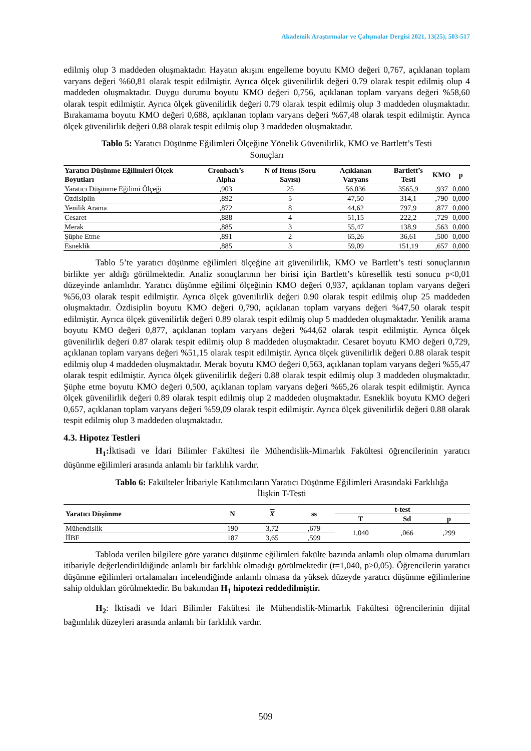Akademik Araştırmalar ve Çalışmalar Dergisi 2021, 13(25), 503-517
edilmiş olup 3 maddeden oluşmaktadır. Hayatın akışını engelleme boyutu KMO değeri 0,767, açıklanan toplam varyans değeri %60,81 olarak tespit edilmiştir. Ayrıca ölçek güvenilirlik değeri 0.79 olarak tespit edilmiş olup 4 maddeden oluşmaktadır. Duygu durumu boyutu KMO değeri 0,756, açıklanan toplam varyans değeri %58,60 olarak tespit edilmiştir. Ayrıca ölçek güvenilirlik değeri 0.79 olarak tespit edilmiş olup 3 maddeden oluşmaktadır. Bırakamama boyutu KMO değeri 0,688, açıklanan toplam varyans değeri %67,48 olarak tespit edilmiştir. Ayrıca ölçek güvenilirlik değeri 0.88 olarak tespit edilmiş olup 3 maddeden oluşmaktadır.
Tablo 5: Yaratıcı Düşünme Eğilimleri Ölçeğine Yönelik Güvenilirlik, KMO ve Bartlett’s Testi Sonuçları
| Yaratıcı Düşünme Eğilimleri Ölçek Boyutları | Cronbach’s Alpha | N of Items (Soru Sayısı) | Açıklanan Varyans | Bartlett’s Testi | KMO | p |
| --- | --- | --- | --- | --- | --- | --- |
| Yaratıcı Düşünme Eğilimi Ölçeği | ,903 | 25 | 56,036 | 3565,9 | ,937 | 0,000 |
| Özdisiplin | ,892 | 5 | 47,50 | 314,1 | ,790 | 0,000 |
| Yenilik Arama | ,872 | 8 | 44,62 | 797,9 | ,877 | 0,000 |
| Cesaret | ,888 | 4 | 51,15 | 222,2 | ,729 | 0,000 |
| Merak | ,885 | 3 | 55,47 | 138,9 | ,563 | 0,000 |
| Şüphe Etme | ,891 | 2 | 65,26 | 36,61 | ,500 | 0,000 |
| Esneklik | ,885 | 3 | 59,09 | 151,19 | ,657 | 0,000 |
Tablo 5’te yaratıcı düşünme eğilimleri ölçeğine ait güvenilirlik, KMO ve Bartlett’s testi sonuçlarının birlikte yer aldığı görülmektedir. Analiz sonuçlarının her birisi için Bartlett’s küresellik testi sonucu p<0,01 düzeyinde anlamlıdır. Yaratıcı düşünme eğilimi ölçeğinin KMO değeri 0,937, açıklanan toplam varyans değeri %56,03 olarak tespit edilmiştir. Ayrıca ölçek güvenilirlik değeri 0.90 olarak tespit edilmiş olup 25 maddeden oluşmaktadır. Özdisiplin boyutu KMO değeri 0,790, açıklanan toplam varyans değeri %47,50 olarak tespit edilmiştir. Ayrıca ölçek güvenilirlik değeri 0.89 olarak tespit edilmiş olup 5 maddeden oluşmaktadır. Yenilik arama boyutu KMO değeri 0,877, açıklanan toplam varyans değeri %44,62 olarak tespit edilmiştir. Ayrıca ölçek güvenilirlik değeri 0.87 olarak tespit edilmiş olup 8 maddeden oluşmaktadır. Cesaret boyutu KMO değeri 0,729, açıklanan toplam varyans değeri %51,15 olarak tespit edilmiştir. Ayrıca ölçek güvenilirlik değeri 0.88 olarak tespit edilmiş olup 4 maddeden oluşmaktadır. Merak boyutu KMO değeri 0,563, açıklanan toplam varyans değeri %55,47 olarak tespit edilmiştir. Ayrıca ölçek güvenilirlik değeri 0.88 olarak tespit edilmiş olup 3 maddeden oluşmaktadır. Şüphe etme boyutu KMO değeri 0,500, açıklanan toplam varyans değeri %65,26 olarak tespit edilmiştir. Ayrıca ölçek güvenilirlik değeri 0.89 olarak tespit edilmiş olup 2 maddeden oluşmaktadır. Esneklik boyutu KMO değeri 0,657, açıklanan toplam varyans değeri %59,09 olarak tespit edilmiştir. Ayrıca ölçek güvenilirlik değeri 0.88 olarak tespit edilmiş olup 3 maddeden oluşmaktadır.
4.3. Hipotez Testleri
H<sub>1</sub>: İktisadi ve İdari Bilimler Fakültesi ile Mühendislik-Mimarlık Fakültesi öğrencilerinin yaratıcı düşünme eğilimleri arasında anlamlı bir farklılık vardır.
Tablo 6: Fakülteler İtibariyle Katılımcıların Yaratıcı Düşünme Eğilimleri Arasındaki Farklılığa İlişkin T-Testi
| Yaratıcı Düşünme | N | X | ss | t-test | | |
| --- | --- | --- | --- | --- | --- | --- |
| | | | | T | Sd | p |
| Mühendislik | 190 | 3,72 | ,679 | 1,040 | ,066 | ,299 |
| İİBF | 187 | 3,65 | ,599 | | | |
Tabloda verilen bilgilere göre yaratıcı düşünme eğilimleri fakülte bazında anlamlı olup olmama durumları itibariyle değerlendirildiğinde anlamlı bir farklılık olmadığı görülmektedir (t=1,040, p>0,05). Öğrencilerin yaratıcı düşünme eğilimleri ortalamaları incelendiğinde anlamlı olmasa da yüksek düzeyde yaratıcı düşünme eğilimlerine sahip oldukları görülmektedir. Bu bakımdan H<sub>1</sub> hipotezi reddedilmiştir.
H<sub>2</sub>: İktisadi ve İdari Bilimler Fakültesi ile Mühendislik-Mimarlık Fakültesi öğrencilerinin dijital bağımlılık düzeyleri arasında anlamlı bir farklılık vardır.
509